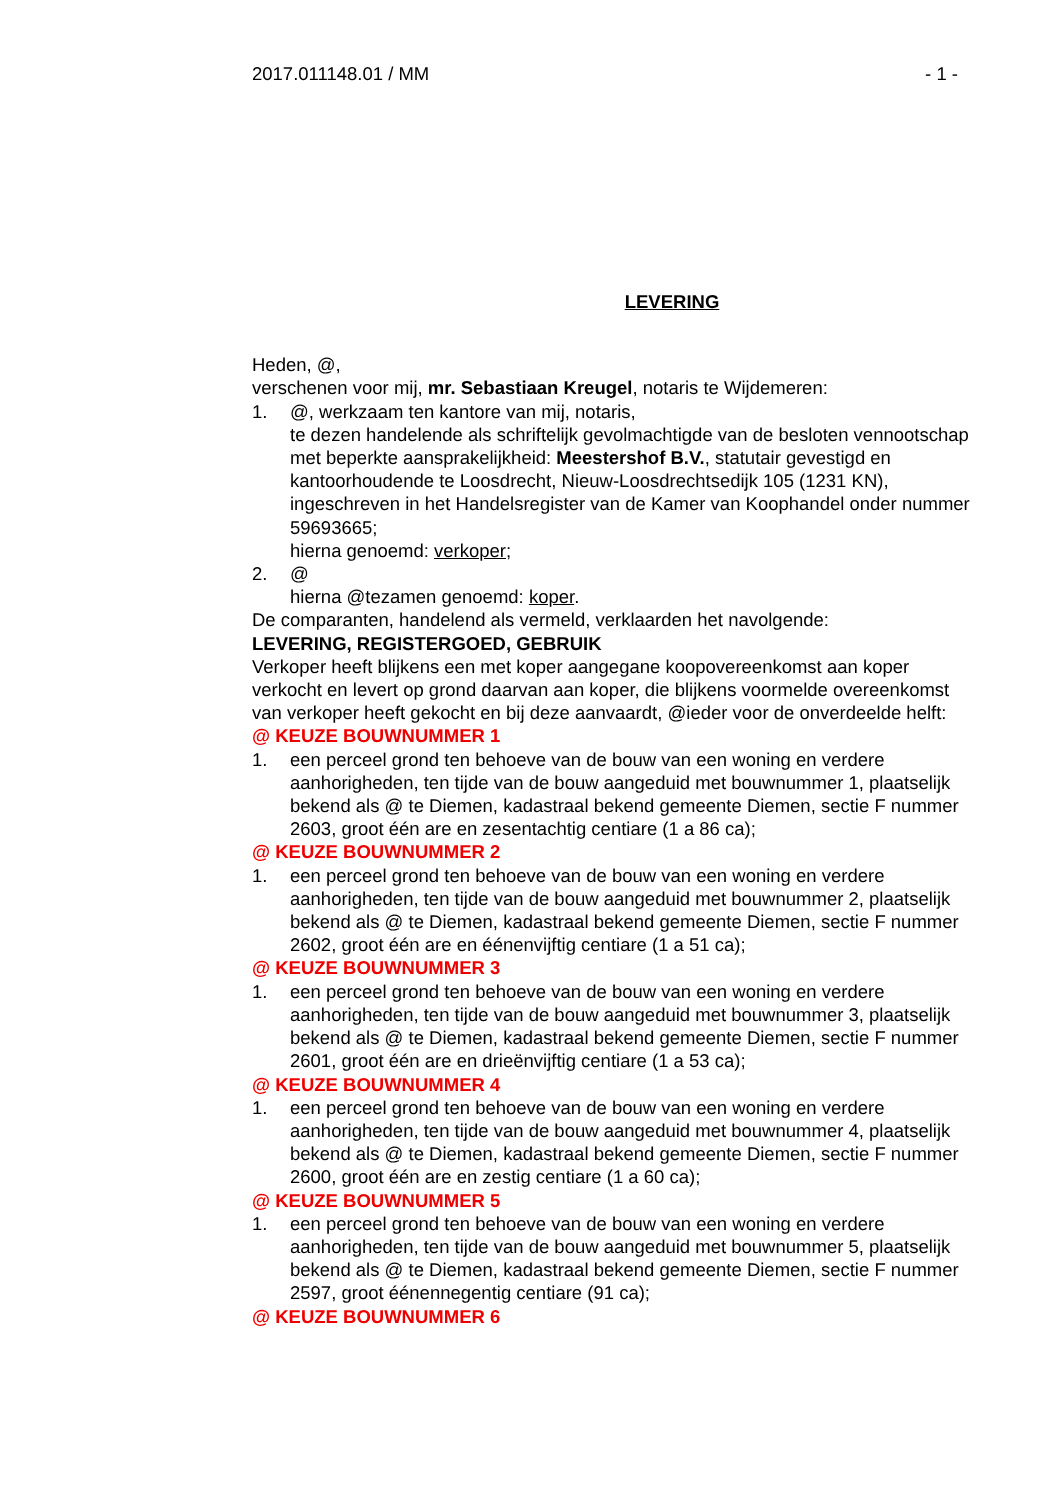2017.011148.01 / MM - 1 -
LEVERING
Heden, @,
verschenen voor mij, mr. Sebastiaan Kreugel, notaris te Wijdemeren:
1. @, werkzaam ten kantore van mij, notaris,
te dezen handelende als schriftelijk gevolmachtigde van de besloten vennootschap met beperkte aansprakelijkheid: Meestershof B.V., statutair gevestigd en kantoorhoudende te Loosdrecht, Nieuw-Loosdrechtsedijk 105 (1231 KN), ingeschreven in het Handelsregister van de Kamer van Koophandel onder nummer 59693665;
hierna genoemd: verkoper;
2. @
hierna @tezamen genoemd: koper.
De comparanten, handelend als vermeld, verklaarden het navolgende:
LEVERING, REGISTERGOED, GEBRUIK
Verkoper heeft blijkens een met koper aangegane koopovereenkomst aan koper verkocht en levert op grond daarvan aan koper, die blijkens voormelde overeenkomst van verkoper heeft gekocht en bij deze aanvaardt, @ieder voor de onverdeelde helft:
@ KEUZE BOUWNUMMER 1
1. een perceel grond ten behoeve van de bouw van een woning en verdere aanhorigheden, ten tijde van de bouw aangeduid met bouwnummer 1, plaatselijk bekend als @ te Diemen, kadastraal bekend gemeente Diemen, sectie F nummer 2603, groot één are en zesentachtig centiare (1 a 86 ca);
@ KEUZE BOUWNUMMER 2
1. een perceel grond ten behoeve van de bouw van een woning en verdere aanhorigheden, ten tijde van de bouw aangeduid met bouwnummer 2, plaatselijk bekend als @ te Diemen, kadastraal bekend gemeente Diemen, sectie F nummer 2602, groot één are en éénenvijftig centiare (1 a 51 ca);
@ KEUZE BOUWNUMMER 3
1. een perceel grond ten behoeve van de bouw van een woning en verdere aanhorigheden, ten tijde van de bouw aangeduid met bouwnummer 3, plaatselijk bekend als @ te Diemen, kadastraal bekend gemeente Diemen, sectie F nummer 2601, groot één are en drieënvijftig centiare (1 a 53 ca);
@ KEUZE BOUWNUMMER 4
1. een perceel grond ten behoeve van de bouw van een woning en verdere aanhorigheden, ten tijde van de bouw aangeduid met bouwnummer 4, plaatselijk bekend als @ te Diemen, kadastraal bekend gemeente Diemen, sectie F nummer 2600, groot één are en zestig centiare (1 a 60 ca);
@ KEUZE BOUWNUMMER 5
1. een perceel grond ten behoeve van de bouw van een woning en verdere aanhorigheden, ten tijde van de bouw aangeduid met bouwnummer 5, plaatselijk bekend als @ te Diemen, kadastraal bekend gemeente Diemen, sectie F nummer 2597, groot éénennegentig centiare (91 ca);
@ KEUZE BOUWNUMMER 6